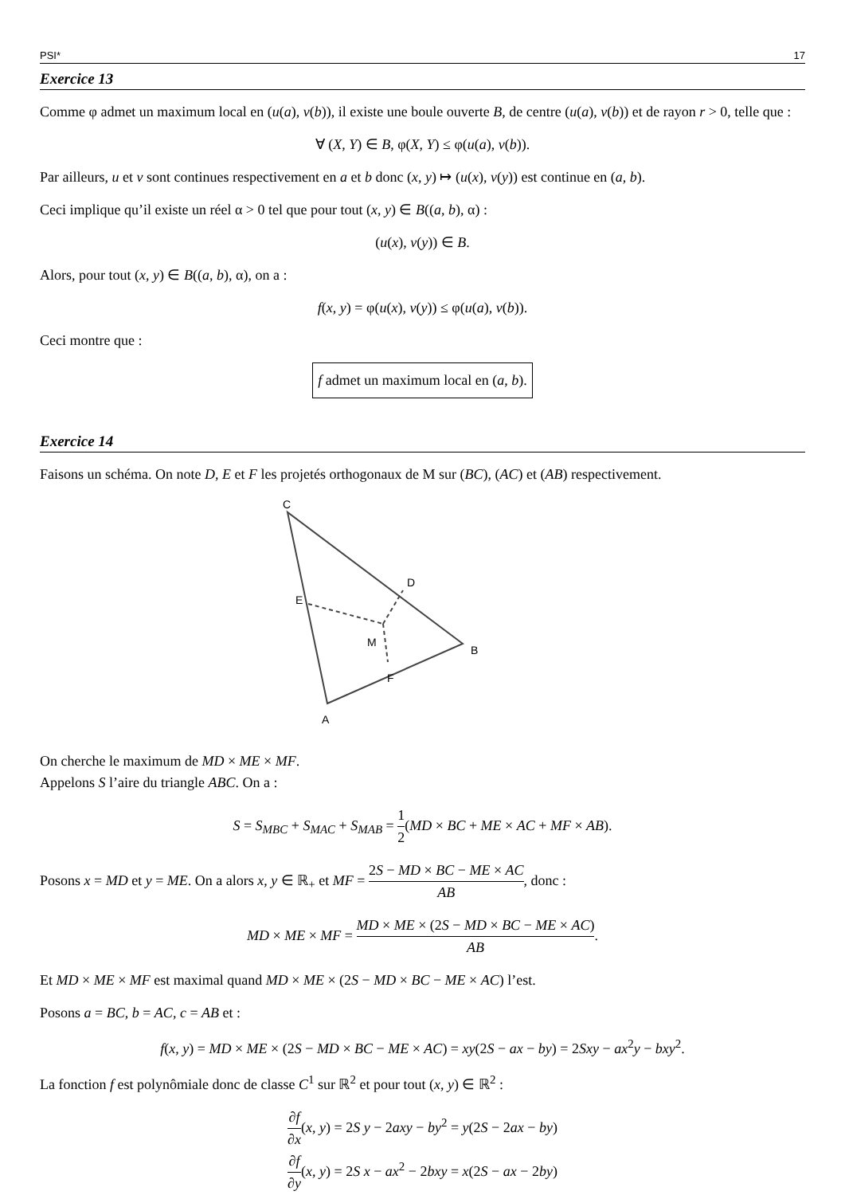PSI* 17
Exercice 13
Comme φ admet un maximum local en (u(a), v(b)), il existe une boule ouverte B, de centre (u(a), v(b)) et de rayon r > 0, telle que :
∀ (X, Y) ∈ B, φ(X, Y) ≤ φ(u(a), v(b)).
Par ailleurs, u et v sont continues respectivement en a et b donc (x, y) ↦ (u(x), v(y)) est continue en (a, b).
Ceci implique qu’il existe un réel α > 0 tel que pour tout (x, y) ∈ B((a, b), α) :
(u(x), v(y)) ∈ B.
Alors, pour tout (x, y) ∈ B((a, b), α), on a :
f(x, y) = φ(u(x), v(y)) ≤ φ(u(a), v(b)).
Ceci montre que :
f admet un maximum local en (a, b).
Exercice 14
Faisons un schéma. On note D, E et F les projetés orthogonaux de M sur (BC), (AC) et (AB) respectivement.
A
C
B
D
E
F
M
On cherche le maximum de MD × ME × MF.
Appelons S l’aire du triangle ABC. On a :
S = S<sub>MBC</sub> + S<sub>MAC</sub> + S<sub>MAB</sub> = 1 2(MD × BC + ME × AC + MF × AB).
Posons x = MD et y = ME. On a alors x, y ∈ ℝ<sub>+</sub> et MF = 2S − MD × BC − ME × AC AB, donc :
MD × ME × MF = MD × ME × (2S − MD × BC − ME × AC) AB.
Et MD × ME × MF est maximal quand MD × ME × (2S − MD × BC − ME × AC) l’est.
Posons a = BC, b = AC, c = AB et :
f(x, y) = MD × ME × (2S − MD × BC − ME × AC) = xy(2S − ax − by) = 2Sxy − ax<sup>2</sup>y − bxy<sup>2</sup>.
La fonction f est polynômiale donc de classe C<sup>1</sup> sur ℝ<sup>2</sup> et pour tout (x, y) ∈ ℝ<sup>2</sup> :
∂f ∂x(x, y) = 2S y − 2axy − by<sup>2</sup> = y(2S − 2ax − by)
∂f ∂y(x, y) = 2S x − ax<sup>2</sup> − 2bxy = x(2S − ax − 2by)